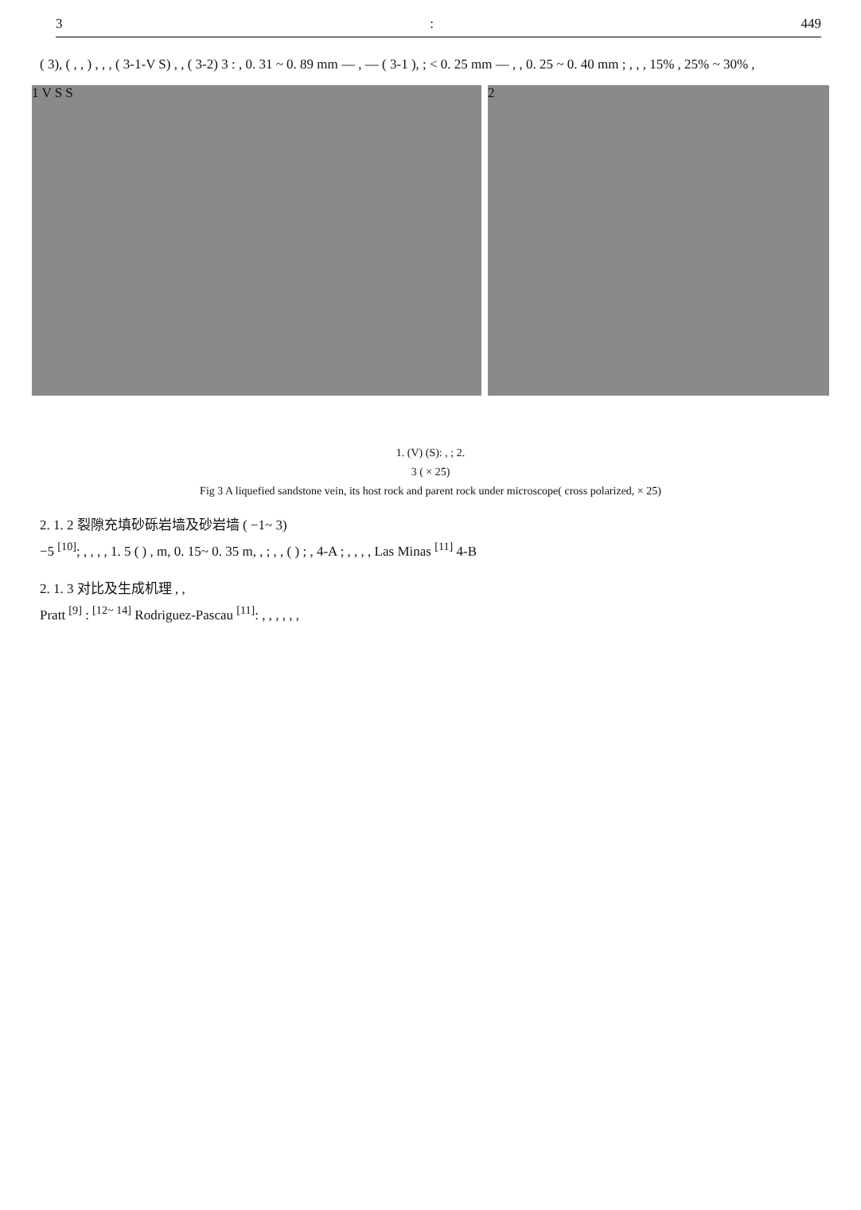3: 449
( 3), ( , , ) , , , ( 3-1-V S) , , ( 3-2) 3 : , 0. 31 ~ 0. 89 mm — , — ( 3-1 ), ; < 0. 25 mm — , , 0. 25 ~ 0. 40 mm ; , , , 15% , 25% ~ 30% ,
1 V S S 2
1. (V) (S): , ; 2.
3 ( × 25)
Fig 3 A liquefied sandstone vein, its host rock and parent rock under microscope( cross polarized, × 25)
2. 1. 2 裂隙充填砂砾岩墙及砂岩墙 ( −1~ 3)
−5 <sup>[10]</sup>; , , , , 1. 5 ( ) , m, 0. 15~ 0. 35 m, , ; , , ( ) ; , 4-A ; , , , , Las Minas <sup>[11]</sup> 4-B
2. 1. 3 对比及生成机理 , ,
Pratt <sup>[9]</sup> : <sup>[12~ 14]</sup> Rodriguez-Pascau <sup>[11]</sup>: , , , , , ,